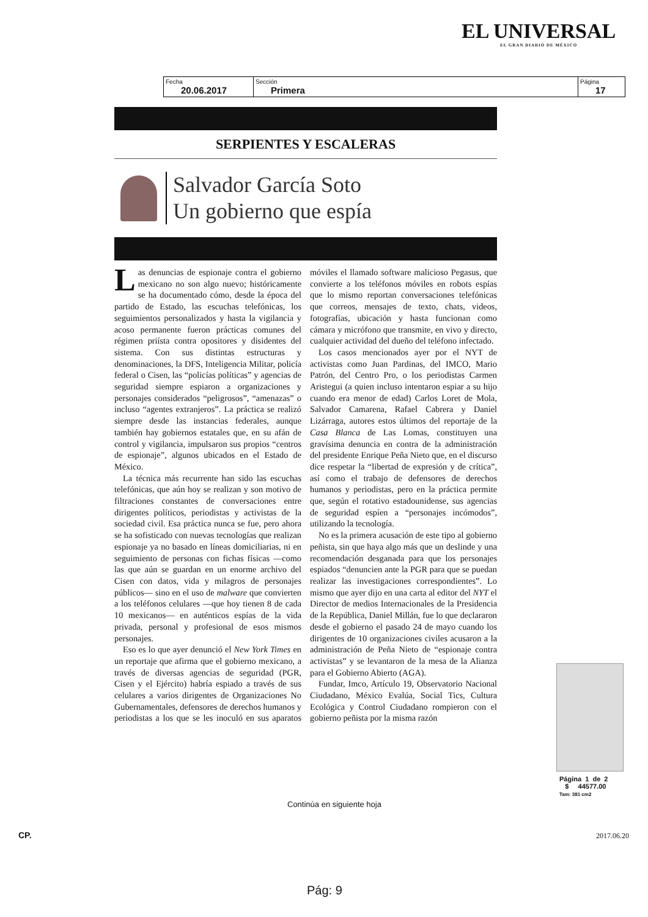EL UNIVERSAL
EL GRAN DIARIO DE MÉXICO
| Fecha 20.06.2017 | Sección Primera | Página 17 |
SERPIENTES Y ESCALERAS
Salvador García Soto
Un gobierno que espía
Las denuncias de espionaje contra el gobierno mexicano no son algo nuevo; históricamente se ha documentado cómo, desde la época del partido de Estado, las escuchas telefónicas, los seguimientos personalizados y hasta la vigilancia y acoso permanente fueron prácticas comunes del régimen priísta contra opositores y disidentes del sistema. Con sus distintas estructuras y denominaciones, la DFS, Inteligencia Militar, policía federal o Cisen, las “policías políticas” y agencias de seguridad siempre espiaron a organizaciones y personajes considerados “peligrosos”, “amenazas” o incluso “agentes extranjeros”. La práctica se realizó siempre desde las instancias federales, aunque también hay gobiernos estatales que, en su afán de control y vigilancia, impulsaron sus propios “centros de espionaje”, algunos ubicados en el Estado de México.
La técnica más recurrente han sido las escuchas telefónicas, que aún hoy se realizan y son motivo de filtraciones constantes de conversaciones entre dirigentes políticos, periodistas y activistas de la sociedad civil. Esa práctica nunca se fue, pero ahora se ha sofisticado con nuevas tecnologías que realizan espionaje ya no basado en líneas domiciliarias, ni en seguimiento de personas con fichas físicas —como las que aún se guardan en un enorme archivo del Cisen con datos, vida y milagros de personajes públicos— sino en el uso de malware que convierten a los teléfonos celulares —que hoy tienen 8 de cada 10 mexicanos— en auténticos espías de la vida privada, personal y profesional de esos mismos personajes.
Eso es lo que ayer denunció el New York Times en un reportaje que afirma que el gobierno mexicano, a través de diversas agencias de seguridad (PGR, Cisen y el Ejército) habría espiado a través de sus celulares a varios dirigentes de Organizaciones No Gubernamentales, defensores de derechos humanos y periodistas a los que se les inoculó en sus aparatos móviles el llamado software malicioso Pegasus, que convierte a los teléfonos móviles en robots espías que lo mismo reportan conversaciones telefónicas que correos, mensajes de texto, chats, videos, fotografías, ubicación y hasta funcionan como cámara y micrófono que transmite, en vivo y directo, cualquier actividad del dueño del teléfono infectado.
Los casos mencionados ayer por el NYT de activistas como Juan Pardinas, del IMCO, Mario Patrón, del Centro Pro, o los periodistas Carmen Aristegui (a quien incluso intentaron espiar a su hijo cuando era menor de edad) Carlos Loret de Mola, Salvador Camarena, Rafael Cabrera y Daniel Lizárraga, autores estos últimos del reportaje de la Casa Blanca de Las Lomas, constituyen una gravísima denuncia en contra de la administración del presidente Enrique Peña Nieto que, en el discurso dice respetar la “libertad de expresión y de crítica”, así como el trabajo de defensores de derechos humanos y periodistas, pero en la práctica permite que, según el rotativo estadounidense, sus agencias de seguridad espíen a “personajes incómodos”, utilizando la tecnología.
No es la primera acusación de este tipo al gobierno peñista, sin que haya algo más que un deslinde y una recomendación desganada para que los personajes espiados “denuncien ante la PGR para que se puedan realizar las investigaciones correspondientes”. Lo mismo que ayer dijo en una carta al editor del NYT el Director de medios Internacionales de la Presidencia de la República, Daniel Millán, fue lo que declararon desde el gobierno el pasado 24 de mayo cuando los dirigentes de 10 organizaciones civiles acusaron a la administración de Peña Nieto de “espionaje contra activistas” y se levantaron de la mesa de la Alianza para el Gobierno Abierto (AGA).
Fundar, Imco, Artículo 19, Observatorio Nacional Ciudadano, México Evalúa, Social Tics, Cultura Ecológica y Control Ciudadano rompieron con el gobierno peñista por la misma razón
Continúa en siguiente hoja
Página 1 de 2
$ 44577.00
Tam: 381 cm2
CP. 2017.06.20
Pág: 9